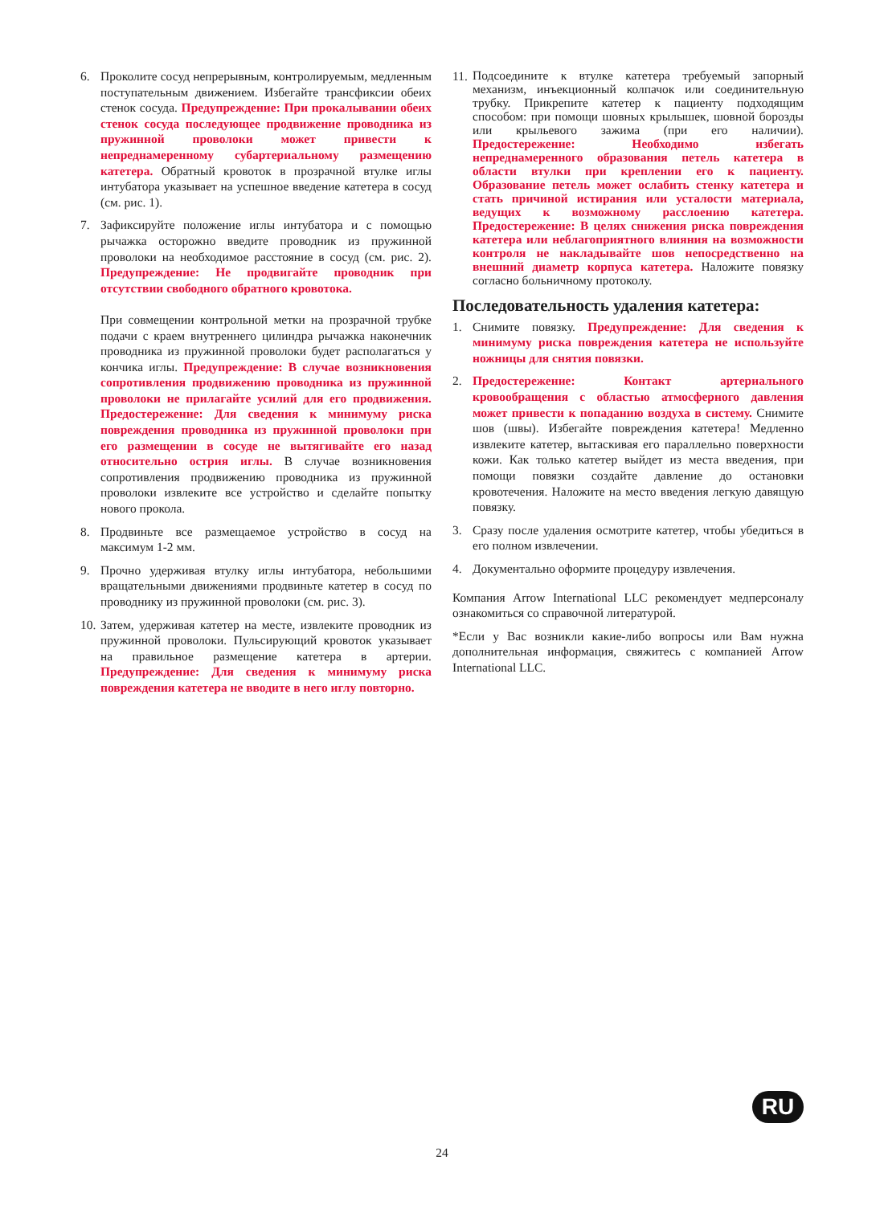6. Проколите сосуд непрерывным, контролируемым, медленным поступательным движением. Избегайте трансфиксии обеих стенок сосуда. Предупреждение: При прокалывании обеих стенок сосуда последующее продвижение проводника из пружинной проволоки может привести к непреднамеренному субартериальному размещению катетера. Обратный кровоток в прозрачной втулке иглы интубатора указывает на успешное введение катетера в сосуд (см. рис. 1).
7. Зафиксируйте положение иглы интубатора и с помощью рычажка осторожно введите проводник из пружинной проволоки на необходимое расстояние в сосуд (см. рис. 2). Предупреждение: Не продвигайте проводник при отсутствии свободного обратного кровотока.
При совмещении контрольной метки на прозрачной трубке подачи с краем внутреннего цилиндра рычажка наконечник проводника из пружинной проволоки будет располагаться у кончика иглы. Предупреждение: В случае возникновения сопротивления продвижению проводника из пружинной проволоки не прилагайте усилий для его продвижения. Предостережение: Для сведения к минимуму риска повреждения проводника из пружинной проволоки при его размещении в сосуде не вытягивайте его назад относительно острия иглы. В случае возникновения сопротивления продвижению проводника из пружинной проволоки извлеките все устройство и сделайте попытку нового прокола.
8. Продвиньте все размещаемое устройство в сосуд на максимум 1-2 мм.
9. Прочно удерживая втулку иглы интубатора, небольшими вращательными движениями продвиньте катетер в сосуд по проводнику из пружинной проволоки (см. рис. 3).
10.
Затем, удерживая катетер на месте, извлеките проводник из пружинной проволоки. Пульсирующий кровоток указывает на правильное размещение катетера в артерии. Предупреждение: Для сведения к минимуму риска повреждения катетера не вводите в него иглу повторно.
11.
Подсоедините к втулке катетера требуемый запорный механизм, инъекционный колпачок или соединительную трубку. Прикрепите катетер к пациенту подходящим способом: при помощи шовных крылышек, шовной борозды или крыльевого зажима (при его наличии). Предостережение: Необходимо избегать непреднамеренного образования петель катетера в области втулки при креплении его к пациенту. Образование петель может ослабить стенку катетера и стать причиной истирания или усталости материала, ведущих к возможному расслоению катетера. Предостережение: В целях снижения риска повреждения катетера или неблагоприятного влияния на возможности контроля не накладывайте шов непосредственно на внешний диаметр корпуса катетера. Наложите повязку согласно больничному протоколу.
Последовательность удаления катетера:
1. Снимите повязку. Предупреждение: Для сведения к минимуму риска повреждения катетера не используйте ножницы для снятия повязки.
2. Предостережение: Контакт артериального кровообращения с областью атмосферного давления может привести к попаданию воздуха в систему. Снимите шов (швы). Избегайте повреждения катетера! Медленно извлеките катетер, вытаскивая его параллельно поверхности кожи. Как только катетер выйдет из места введения, при помощи повязки создайте давление до остановки кровотечения. Наложите на место введения легкую давящую повязку.
3. Сразу после удаления осмотрите катетер, чтобы убедиться в его полном извлечении.
4. Документально оформите процедуру извлечения.
Компания Arrow International LLC рекомендует медперсоналу ознакомиться со справочной литературой.
*Если у Вас возникли какие-либо вопросы или Вам нужна дополнительная информация, свяжитесь с компанией Arrow International LLC.
RU
24